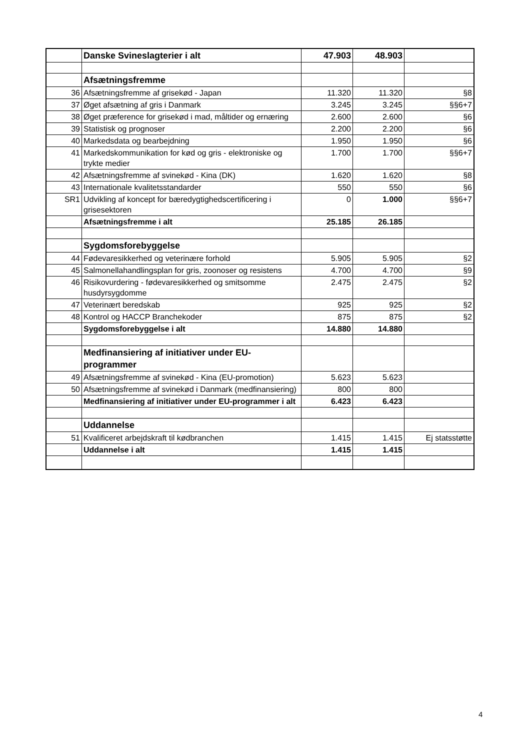| | Danske Svineslagterier i alt | 47.903 | 48.903 | |
| | Afsætningsfremme | | | |
| 36 | Afsætningsfremme af grisekød - Japan | 11.320 | 11.320 | §8 |
| 37 | Øget afsætning af gris i Danmark | 3.245 | 3.245 | §§6+7 |
| 38 | Øget præference for grisekød i mad, måltider og ernæring | 2.600 | 2.600 | §6 |
| 39 | Statistisk og prognoser | 2.200 | 2.200 | §6 |
| 40 | Markedsdata og bearbejdning | 1.950 | 1.950 | §6 |
| 41 | Markedskommunikation for kød og gris - elektroniske og trykte medier | 1.700 | 1.700 | §§6+7 |
| 42 | Afsætningsfremme af svinekød - Kina (DK) | 1.620 | 1.620 | §8 |
| 43 | Internationale kvalitetsstandarder | 550 | 550 | §6 |
| SR1 | Udvikling af koncept for bæredygtighedscertificering i grisesektoren | 0 | 1.000 | §§6+7 |
| | Afsætningsfremme i alt | 25.185 | 26.185 | |
| | Sygdomsforebyggelse | | | |
| 44 | Fødevaresikkerhed og veterinære forhold | 5.905 | 5.905 | §2 |
| 45 | Salmonellahandlingsplan for gris, zoonoser og resistens | 4.700 | 4.700 | §9 |
| 46 | Risikovurdering - fødevaresikkerhed og smitsomme husdyrsygdomme | 2.475 | 2.475 | §2 |
| 47 | Veterinært beredskab | 925 | 925 | §2 |
| 48 | Kontrol og HACCP Branchekoder | 875 | 875 | §2 |
| | Sygdomsforebyggelse i alt | 14.880 | 14.880 | |
| | Medfinansiering af initiativer under EU-programmer | | | |
| 49 | Afsætningsfremme af svinekød - Kina (EU-promotion) | 5.623 | 5.623 | |
| 50 | Afsætningsfremme af svinekød i Danmark (medfinansiering) | 800 | 800 | |
| | Medfinansiering af initiativer under EU-programmer i alt | 6.423 | 6.423 | |
| | Uddannelse | | | |
| 51 | Kvalificeret arbejdskraft til kødbranchen | 1.415 | 1.415 | Ej statsstøtte |
| | Uddannelse i alt | 1.415 | 1.415 | |
4